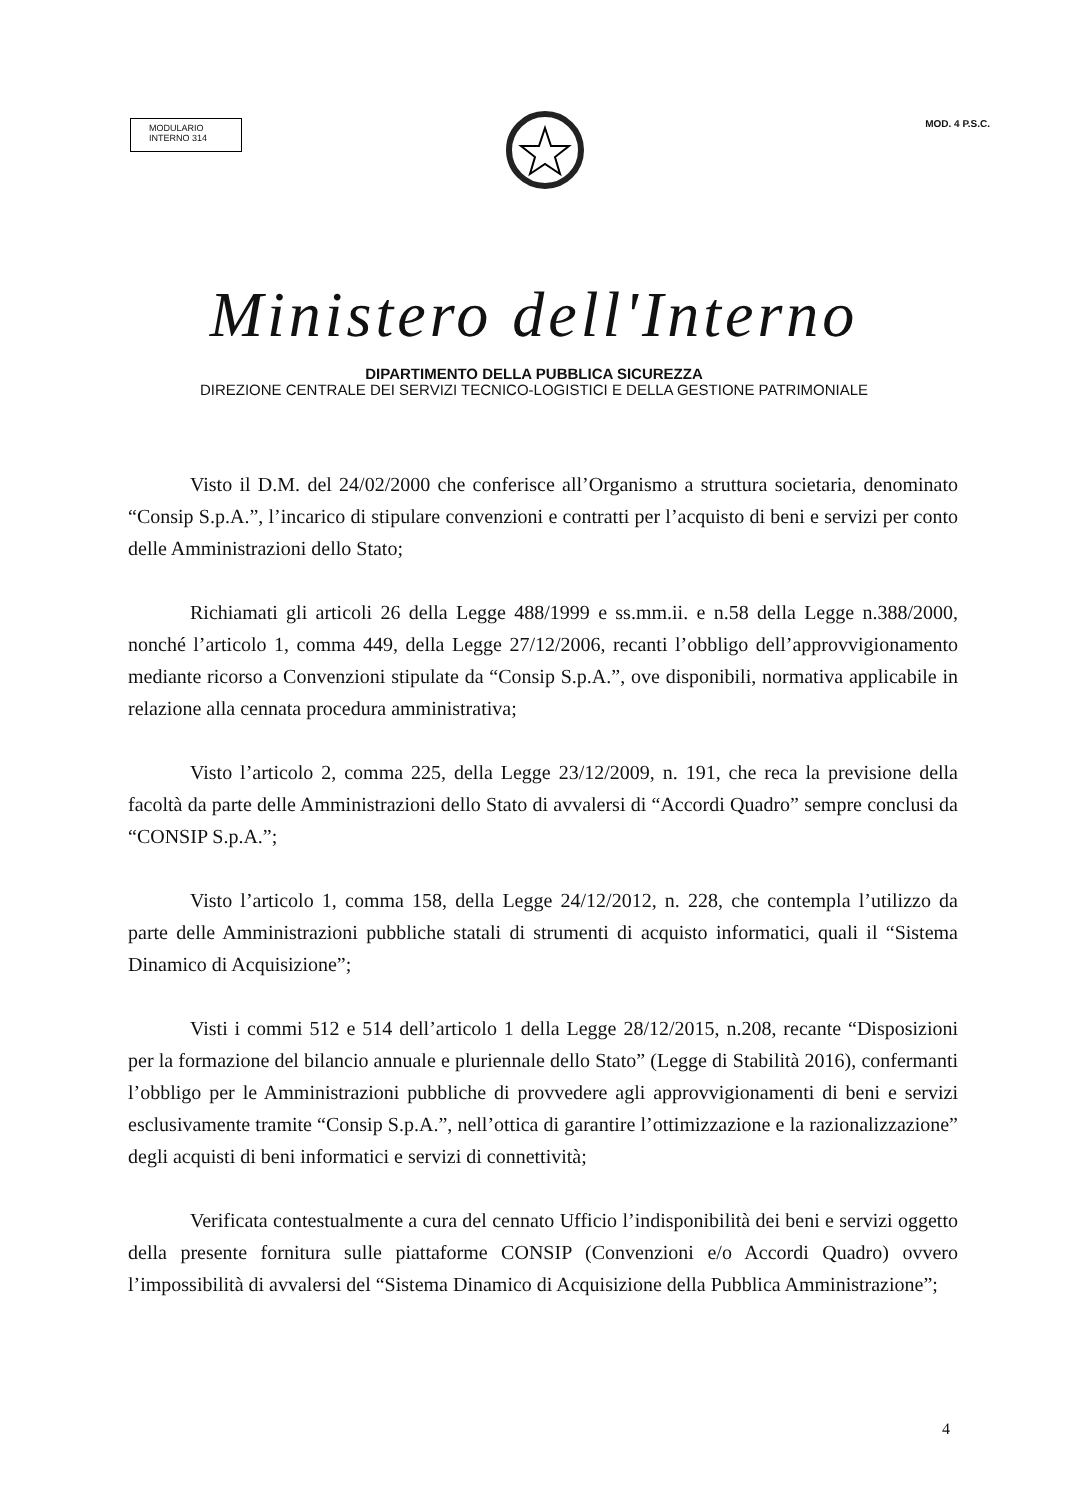MODULARIO
INTERNO 314
MOD. 4 P.S.C.
Ministero dell'Interno
DIPARTIMENTO DELLA PUBBLICA SICUREZZA
DIREZIONE CENTRALE DEI SERVIZI TECNICO-LOGISTICI E DELLA GESTIONE PATRIMONIALE
Visto il D.M. del 24/02/2000 che conferisce all’Organismo a struttura societaria, denominato “Consip S.p.A.”, l’incarico di stipulare convenzioni e contratti per l’acquisto di beni e servizi per conto delle Amministrazioni dello Stato;
Richiamati gli articoli 26 della Legge 488/1999 e ss.mm.ii. e n.58 della Legge n.388/2000, nonché l’articolo 1, comma 449, della Legge 27/12/2006, recanti l’obbligo dell’approvvigionamento mediante ricorso a Convenzioni stipulate da “Consip S.p.A.”, ove disponibili, normativa applicabile in relazione alla cennata procedura amministrativa;
Visto l’articolo 2, comma 225, della Legge 23/12/2009, n. 191, che reca la previsione della facoltà da parte delle Amministrazioni dello Stato di avvalersi di “Accordi Quadro” sempre conclusi da “CONSIP S.p.A.”;
Visto l’articolo 1, comma 158, della Legge 24/12/2012, n. 228, che contempla l’utilizzo da parte delle Amministrazioni pubbliche statali di strumenti di acquisto informatici, quali il “Sistema Dinamico di Acquisizione”;
Visti i commi 512 e 514 dell’articolo 1 della Legge 28/12/2015, n.208, recante “Disposizioni per la formazione del bilancio annuale e pluriennale dello Stato” (Legge di Stabilità 2016), confermanti l’obbligo per le Amministrazioni pubbliche di provvedere agli approvvigionamenti di beni e servizi esclusivamente tramite “Consip S.p.A.”, nell’ottica di garantire l’ottimizzazione e la razionalizzazione” degli acquisti di beni informatici e servizi di connettività;
Verificata contestualmente a cura del cennato Ufficio l’indisponibilità dei beni e servizi oggetto della presente fornitura sulle piattaforme CONSIP (Convenzioni e/o Accordi Quadro) ovvero l’impossibilità di avvalersi del “Sistema Dinamico di Acquisizione della Pubblica Amministrazione”;
4